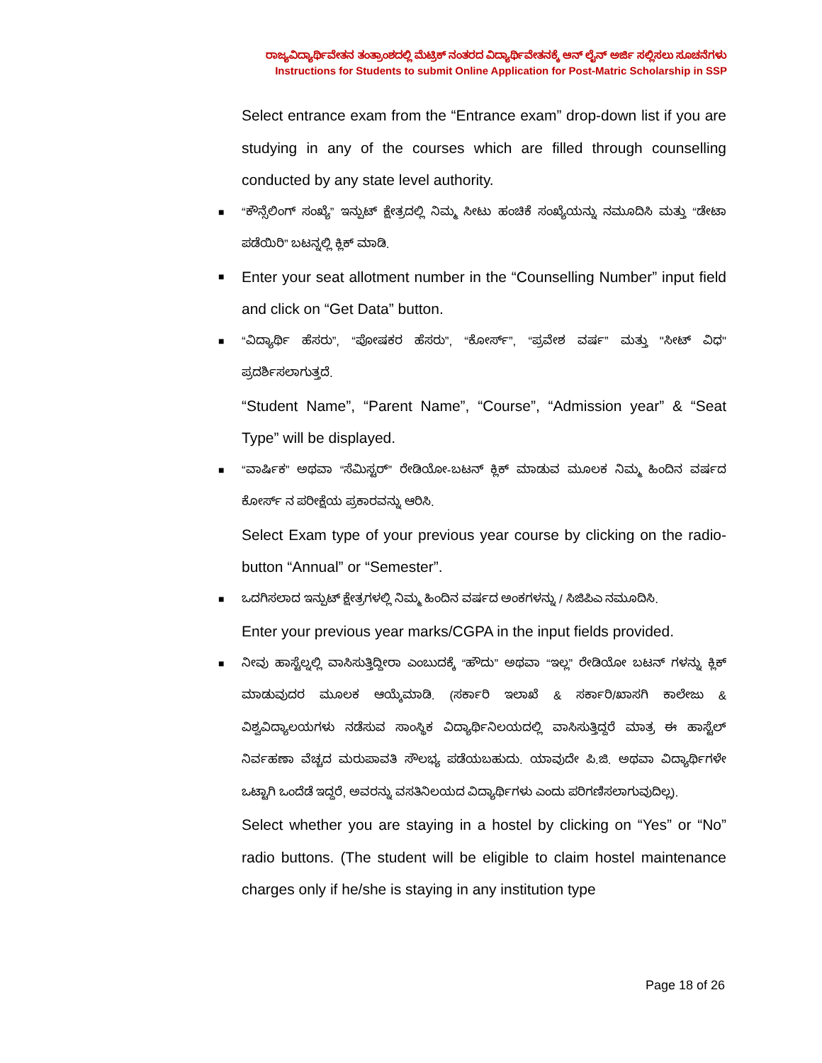ರಾಜ್ಯವಿದ್ಯಾರ್ಥಿವೇತನ ತಂತ್ರಾಂಶದಲ್ಲಿ ಮೆಟ್ರಿಕ್ ನಂತರದ ವಿದ್ಯಾರ್ಥಿವೇತನಕ್ಕೆ ಆನ್ ಲೈನ್ ಅರ್ಜಿ ಸಲ್ಲಿಸಲು ಸೂಚನೆಗಳು
Instructions for Students to submit Online Application for Post-Matric Scholarship in SSP
Select entrance exam from the “Entrance exam” drop-down list if you are studying in any of the courses which are filled through counselling conducted by any state level authority.
■ “ಕೌನ್ಸೆಲಿಂಗ್ ಸಂಖ್ಯೆ” ಇನ್ಪುಟ್ ಕ್ಷೇತ್ರದಲ್ಲಿ ನಿಮ್ಮ ಸೀಟು ಹಂಚಿಕೆ ಸಂಖ್ಯೆಯನ್ನು ನಮೂದಿಸಿ ಮತ್ತು “ಡೇಟಾ ಪಡೆಯಿರಿ” ಬಟನ್ನಲ್ಲಿ ಕ್ಲಿಕ್ ಮಾಡಿ.
■ Enter your seat allotment number in the “Counselling Number” input field and click on “Get Data” button.
■ “ವಿದ್ಯಾರ್ಥಿ ಹೆಸರು”, “ಪೋಷಕರ ಹೆಸರು”, “ಕೋರ್ಸ್”, “ಪ್ರವೇಶ ವರ್ಷ” ಮತ್ತು "ಸೀಟ್ ವಿಧ" ಪ್ರದರ್ಶಿಸಲಾಗುತ್ತದೆ.
“Student Name”, “Parent Name”, “Course”, “Admission year” & “Seat Type” will be displayed.
■ “ವಾರ್ಷಿಕ” ಅಥವಾ “ಸೆಮಿಸ್ಟರ್” ರೇಡಿಯೋ-ಬಟನ್ ಕ್ಲಿಕ್ ಮಾಡುವ ಮೂಲಕ ನಿಮ್ಮ ಹಿಂದಿನ ವರ್ಷದ ಕೋರ್ಸ್ ನ ಪರೀಕ್ಷೆಯ ಪ್ರಕಾರವನ್ನು ಆರಿಸಿ.
Select Exam type of your previous year course by clicking on the radio-button “Annual” or “Semester”.
■ ಒದಗಿಸಲಾದ ಇನ್ಪುಟ್ ಕ್ಷೇತ್ರಗಳಲ್ಲಿ ನಿಮ್ಮ ಹಿಂದಿನ ವರ್ಷದ ಅಂಕಗಳನ್ನು / ಸಿಜಿಪಿಎ ನಮೂದಿಸಿ.
Enter your previous year marks/CGPA in the input fields provided.
■ ನೀವು ಹಾಸ್ಟೆಲ್ನಲ್ಲಿ ವಾಸಿಸುತ್ತಿದ್ದೀರಾ ಎಂಬುದಕ್ಕೆ “ಹೌದು” ಅಥವಾ “ಇಲ್ಲ” ರೇಡಿಯೋ ಬಟನ್ ಗಳನ್ನು ಕ್ಲಿಕ್ ಮಾಡುವುದರ ಮೂಲಕ ಆಯ್ಕೆಮಾಡಿ. (ಸರ್ಕಾರಿ ಇಲಾಖೆ & ಸರ್ಕಾರಿ/ಖಾಸಗಿ ಕಾಲೇಜು & ವಿಶ್ವವಿದ್ಯಾಲಯಗಳು ನಡೆಸುವ ಸಾಂಸ್ಥಿಕ ವಿದ್ಯಾರ್ಥಿನಿಲಯದಲ್ಲಿ ವಾಸಿಸುತ್ತಿದ್ದರೆ ಮಾತ್ರ ಈ ಹಾಸ್ಟೆಲ್ ನಿರ್ವಹಣಾ ವೆಚ್ಚದ ಮರುಪಾವತಿ ಸೌಲಭ್ಯ ಪಡೆಯಬಹುದು. ಯಾವುದೇ ಪಿ.ಜಿ. ಅಥವಾ ವಿದ್ಯಾರ್ಥಿಗಳೇ ಒಟ್ಟಾಗಿ ಒಂದೆಡೆ ಇದ್ದರೆ, ಅವರನ್ನು ವಸತಿನಿಲಯದ ವಿದ್ಯಾರ್ಥಿಗಳು ಎಂದು ಪರಿಗಣಿಸಲಾಗುವುದಿಲ್ಲ).
Select whether you are staying in a hostel by clicking on “Yes” or “No” radio buttons. (The student will be eligible to claim hostel maintenance charges only if he/she is staying in any institution type
Page 18 of 26